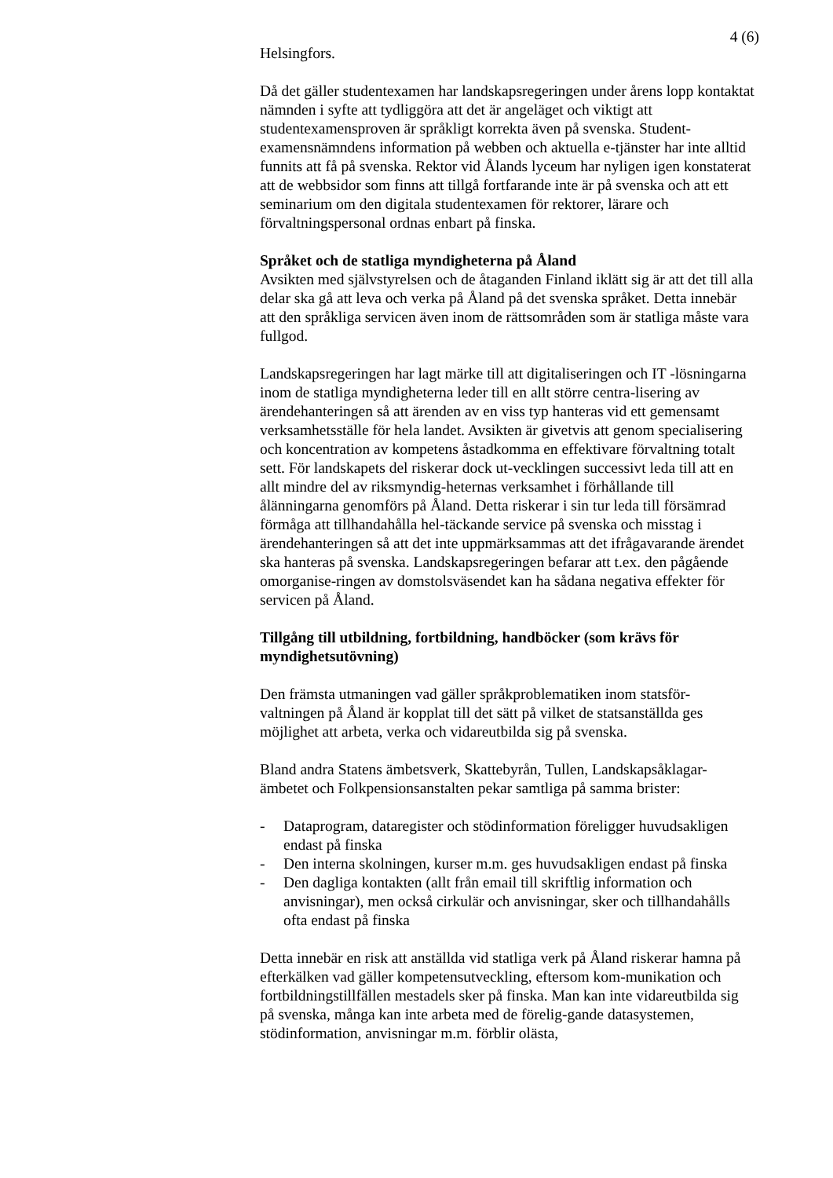4 (6)
Helsingfors.
Då det gäller studentexamen har landskapsregeringen under årens lopp kontaktat nämnden i syfte att tydliggöra att det är angeläget och viktigt att studentexamensproven är språkligt korrekta även på svenska. Student-examensnämndens information på webben och aktuella e-tjänster har inte alltid funnits att få på svenska. Rektor vid Ålands lyceum har nyligen igen konstaterat att de webbsidor som finns att tillgå fortfarande inte är på svenska och att ett seminarium om den digitala studentexamen för rektorer, lärare och förvaltningspersonal ordnas enbart på finska.
Språket och de statliga myndigheterna på Åland
Avsikten med självstyrelsen och de åtaganden Finland iklätt sig är att det till alla delar ska gå att leva och verka på Åland på det svenska språket. Detta innebär att den språkliga servicen även inom de rättsområden som är statliga måste vara fullgod.
Landskapsregeringen har lagt märke till att digitaliseringen och IT -lösningarna inom de statliga myndigheterna leder till en allt större centra-lisering av ärendehanteringen så att ärenden av en viss typ hanteras vid ett gemensamt verksamhetsställe för hela landet. Avsikten är givetvis att genom specialisering och koncentration av kompetens åstadkomma en effektivare förvaltning totalt sett. För landskapets del riskerar dock ut-vecklingen successivt leda till att en allt mindre del av riksmyndig-heternas verksamhet i förhållande till ålänningarna genomförs på Åland. Detta riskerar i sin tur leda till försämrad förmåga att tillhandahålla hel-täckande service på svenska och misstag i ärendehanteringen så att det inte uppmärksammas att det ifrågavarande ärendet ska hanteras på svenska. Landskapsregeringen befarar att t.ex. den pågående omorganise-ringen av domstolsväsendet kan ha sådana negativa effekter för servicen på Åland.
Tillgång till utbildning, fortbildning, handböcker (som krävs för myndighetsutövning)
Den främsta utmaningen vad gäller språkproblematiken inom statsför-valtningen på Åland är kopplat till det sätt på vilket de statsanställda ges möjlighet att arbeta, verka och vidareutbilda sig på svenska.
Bland andra Statens ämbetsverk, Skattebyrån, Tullen, Landskapsåklagar-ämbetet och Folkpensionsanstalten pekar samtliga på samma brister:
- Dataprogram, dataregister och stödinformation föreligger huvudsakligen endast på finska
- Den interna skolningen, kurser m.m. ges huvudsakligen endast på finska
- Den dagliga kontakten (allt från email till skriftlig information och anvisningar), men också cirkulär och anvisningar, sker och tillhandahålls ofta endast på finska
Detta innebär en risk att anställda vid statliga verk på Åland riskerar hamna på efterkälken vad gäller kompetensutveckling, eftersom kom-munikation och fortbildningstillfällen mestadels sker på finska. Man kan inte vidareutbilda sig på svenska, många kan inte arbeta med de förelig-gande datasystemen, stödinformation, anvisningar m.m. förblir olästa,